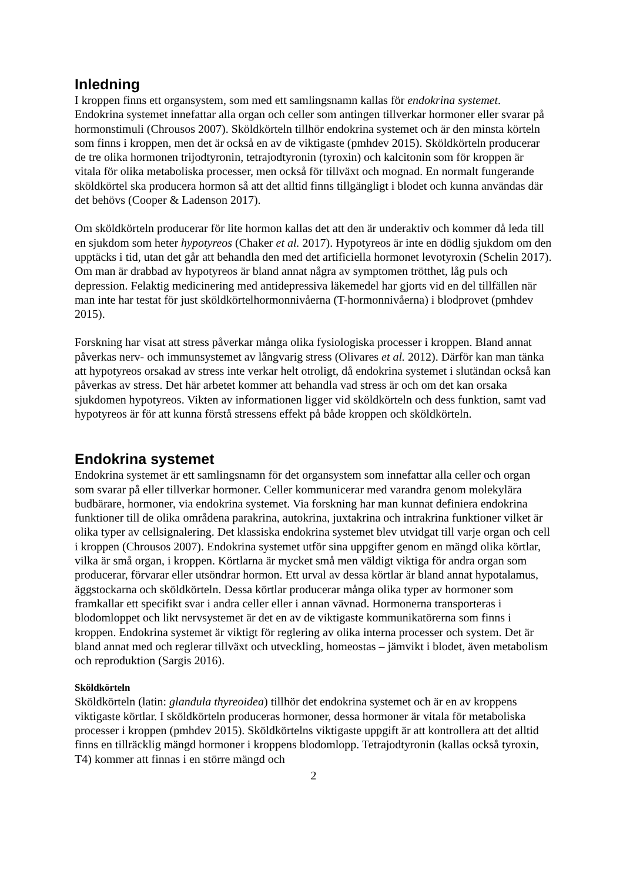Inledning
I kroppen finns ett organsystem, som med ett samlingsnamn kallas för endokrina systemet. Endokrina systemet innefattar alla organ och celler som antingen tillverkar hormoner eller svarar på hormonstimuli (Chrousos 2007). Sköldkörteln tillhör endokrina systemet och är den minsta körteln som finns i kroppen, men det är också en av de viktigaste (pmhdev 2015). Sköldkörteln producerar de tre olika hormonen trijodtyronin, tetrajodtyronin (tyroxin) och kalcitonin som för kroppen är vitala för olika metaboliska processer, men också för tillväxt och mognad. En normalt fungerande sköldkörtel ska producera hormon så att det alltid finns tillgängligt i blodet och kunna användas där det behövs (Cooper & Ladenson 2017).
Om sköldkörteln producerar för lite hormon kallas det att den är underaktiv och kommer då leda till en sjukdom som heter hypotyreos (Chaker et al. 2017). Hypotyreos är inte en dödlig sjukdom om den upptäcks i tid, utan det går att behandla den med det artificiella hormonet levotyroxin (Schelin 2017). Om man är drabbad av hypotyreos är bland annat några av symptomen trötthet, låg puls och depression. Felaktig medicinering med antidepressiva läkemedel har gjorts vid en del tillfällen när man inte har testat för just sköldkörtelhormonnivåerna (T-hormonnivåerna) i blodprovet (pmhdev 2015).
Forskning har visat att stress påverkar många olika fysiologiska processer i kroppen. Bland annat påverkas nerv- och immunsystemet av långvarig stress (Olivares et al. 2012). Därför kan man tänka att hypotyreos orsakad av stress inte verkar helt otroligt, då endokrina systemet i slutändan också kan påverkas av stress. Det här arbetet kommer att behandla vad stress är och om det kan orsaka sjukdomen hypotyreos. Vikten av informationen ligger vid sköldkörteln och dess funktion, samt vad hypotyreos är för att kunna förstå stressens effekt på både kroppen och sköldkörteln.
Endokrina systemet
Endokrina systemet är ett samlingsnamn för det organsystem som innefattar alla celler och organ som svarar på eller tillverkar hormoner. Celler kommunicerar med varandra genom molekylära budbärare, hormoner, via endokrina systemet. Via forskning har man kunnat definiera endokrina funktioner till de olika områdena parakrina, autokrina, juxtakrina och intrakrina funktioner vilket är olika typer av cellsignalering. Det klassiska endokrina systemet blev utvidgat till varje organ och cell i kroppen (Chrousos 2007). Endokrina systemet utför sina uppgifter genom en mängd olika körtlar, vilka är små organ, i kroppen. Körtlarna är mycket små men väldigt viktiga för andra organ som producerar, förvarar eller utsöndrar hormon. Ett urval av dessa körtlar är bland annat hypotalamus, äggstockarna och sköldkörteln. Dessa körtlar producerar många olika typer av hormoner som framkallar ett specifikt svar i andra celler eller i annan vävnad. Hormonerna transporteras i blodomloppet och likt nervsystemet är det en av de viktigaste kommunikatörerna som finns i kroppen. Endokrina systemet är viktigt för reglering av olika interna processer och system. Det är bland annat med och reglerar tillväxt och utveckling, homeostas – jämvikt i blodet, även metabolism och reproduktion (Sargis 2016).
Sköldkörteln
Sköldkörteln (latin: glandula thyreoidea) tillhör det endokrina systemet och är en av kroppens viktigaste körtlar. I sköldkörteln produceras hormoner, dessa hormoner är vitala för metaboliska processer i kroppen (pmhdev 2015). Sköldkörtelns viktigaste uppgift är att kontrollera att det alltid finns en tillräcklig mängd hormoner i kroppens blodomlopp. Tetrajodtyronin (kallas också tyroxin, T4) kommer att finnas i en större mängd och
2